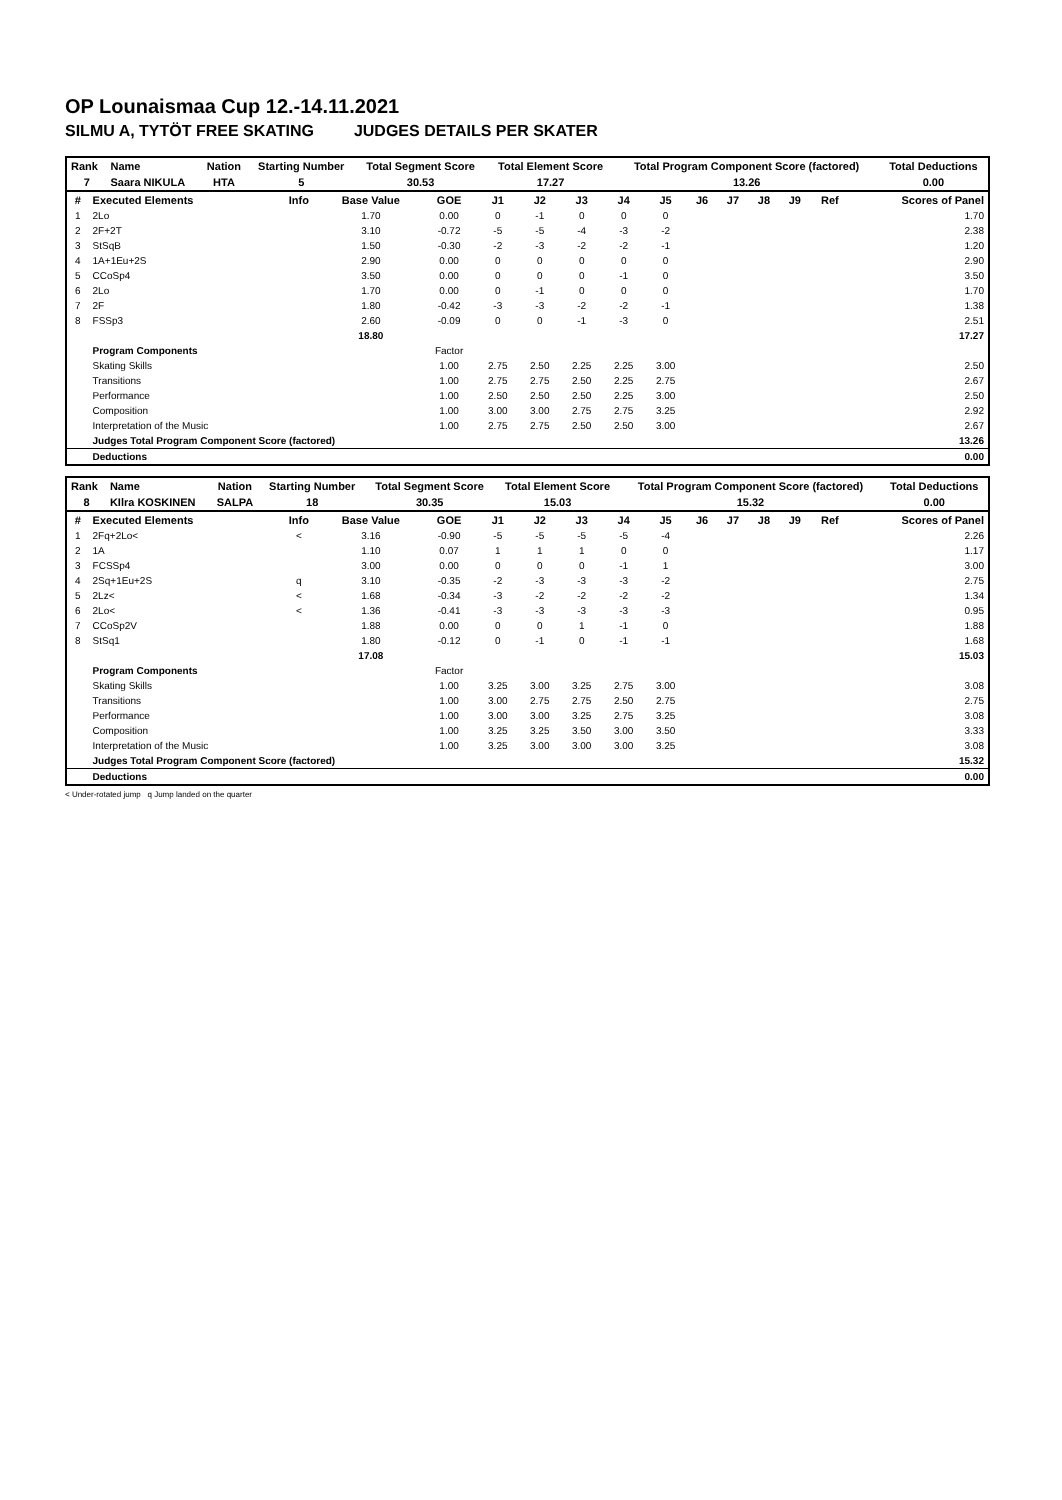OP Lounaismaa Cup 12.-14.11.2021
SILMU A, TYTÖT FREE SKATING JUDGES DETAILS PER SKATER
| Rank | Name | Nation | Starting Number | Total Segment Score | Total Element Score | Total Program Component Score (factored) | Total Deductions |
| --- | --- | --- | --- | --- | --- | --- | --- |
| 7 | Saara NIKULA | HTA | 5 | 30.53 | 17.27 | 13.26 | 0.00 |
| # | Executed Elements | Info | Base Value | GOE | J1 | J2 | J3 | J4 | J5 | J6 | J7 | J8 | J9 | Ref | Scores of Panel |
| --- | --- | --- | --- | --- | --- | --- | --- | --- | --- | --- | --- | --- | --- | --- | --- |
| 1 | 2Lo | | 1.70 | 0.00 | 0 | -1 | 0 | 0 | 0 | | | | | | 1.70 |
| 2 | 2F+2T | | 3.10 | -0.72 | -5 | -5 | -4 | -3 | -2 | | | | | | 2.38 |
| 3 | StSqB | | 1.50 | -0.30 | -2 | -3 | -2 | -2 | -1 | | | | | | 1.20 |
| 4 | 1A+1Eu+2S | | 2.90 | 0.00 | 0 | 0 | 0 | 0 | 0 | | | | | | 2.90 |
| 5 | CCoSp4 | | 3.50 | 0.00 | 0 | 0 | 0 | -1 | 0 | | | | | | 3.50 |
| 6 | 2Lo | | 1.70 | 0.00 | 0 | -1 | 0 | 0 | 0 | | | | | | 1.70 |
| 7 | 2F | | 1.80 | -0.42 | -3 | -3 | -2 | -2 | -1 | | | | | | 1.38 |
| 8 | FSSp3 | | 2.60 | -0.09 | 0 | 0 | -1 | -3 | 0 | | | | | | 2.51 |
| | | | 18.80 | | | | | | | | | | | | 17.27 |
| | Program Components | | | Factor | | | | | | | | | | | |
| | Skating Skills | | | 1.00 | 2.75 | 2.50 | 2.25 | 2.25 | 3.00 | | | | | | 2.50 |
| | Transitions | | | 1.00 | 2.75 | 2.75 | 2.50 | 2.25 | 2.75 | | | | | | 2.67 |
| | Performance | | | 1.00 | 2.50 | 2.50 | 2.50 | 2.25 | 3.00 | | | | | | 2.50 |
| | Composition | | | 1.00 | 3.00 | 3.00 | 2.75 | 2.75 | 3.25 | | | | | | 2.92 |
| | Interpretation of the Music | | | 1.00 | 2.75 | 2.75 | 2.50 | 2.50 | 3.00 | | | | | | 2.67 |
| | Judges Total Program Component Score (factored) | | | | | | | | | | | | | | 13.26 |
| | Deductions | | | | | | | | | | | | | | 0.00 |
| Rank | Name | Nation | Starting Number | Total Segment Score | Total Element Score | Total Program Component Score (factored) | Total Deductions |
| --- | --- | --- | --- | --- | --- | --- | --- |
| 8 | KIlra KOSKINEN | SALPA | 18 | 30.35 | 15.03 | 15.32 | 0.00 |
| # | Executed Elements | Info | Base Value | GOE | J1 | J2 | J3 | J4 | J5 | J6 | J7 | J8 | J9 | Ref | Scores of Panel |
| --- | --- | --- | --- | --- | --- | --- | --- | --- | --- | --- | --- | --- | --- | --- | --- |
| 1 | 2Fq+2Lo< | < | 3.16 | -0.90 | -5 | -5 | -5 | -5 | -4 | | | | | | 2.26 |
| 2 | 1A | | 1.10 | 0.07 | 1 | 1 | 1 | 0 | 0 | | | | | | 1.17 |
| 3 | FCSSp4 | | 3.00 | 0.00 | 0 | 0 | 0 | -1 | 1 | | | | | | 3.00 |
| 4 | 2Sq+1Eu+2S | q | 3.10 | -0.35 | -2 | -3 | -3 | -3 | -2 | | | | | | 2.75 |
| 5 | 2Lz< | < | 1.68 | -0.34 | -3 | -2 | -2 | -2 | -2 | | | | | | 1.34 |
| 6 | 2Lo< | < | 1.36 | -0.41 | -3 | -3 | -3 | -3 | -3 | | | | | | 0.95 |
| 7 | CCoSp2V | | 1.88 | 0.00 | 0 | 0 | 1 | -1 | 0 | | | | | | 1.88 |
| 8 | StSq1 | | 1.80 | -0.12 | 0 | -1 | 0 | -1 | -1 | | | | | | 1.68 |
| | | | 17.08 | | | | | | | | | | | | 15.03 |
| | Program Components | | | Factor | | | | | | | | | | | |
| | Skating Skills | | | 1.00 | 3.25 | 3.00 | 3.25 | 2.75 | 3.00 | | | | | | 3.08 |
| | Transitions | | | 1.00 | 3.00 | 2.75 | 2.75 | 2.50 | 2.75 | | | | | | 2.75 |
| | Performance | | | 1.00 | 3.00 | 3.00 | 3.25 | 2.75 | 3.25 | | | | | | 3.08 |
| | Composition | | | 1.00 | 3.25 | 3.25 | 3.50 | 3.00 | 3.50 | | | | | | 3.33 |
| | Interpretation of the Music | | | 1.00 | 3.25 | 3.00 | 3.00 | 3.00 | 3.25 | | | | | | 3.08 |
| | Judges Total Program Component Score (factored) | | | | | | | | | | | | | | 15.32 |
| | Deductions | | | | | | | | | | | | | | 0.00 |
< Under-rotated jump q Jump landed on the quarter